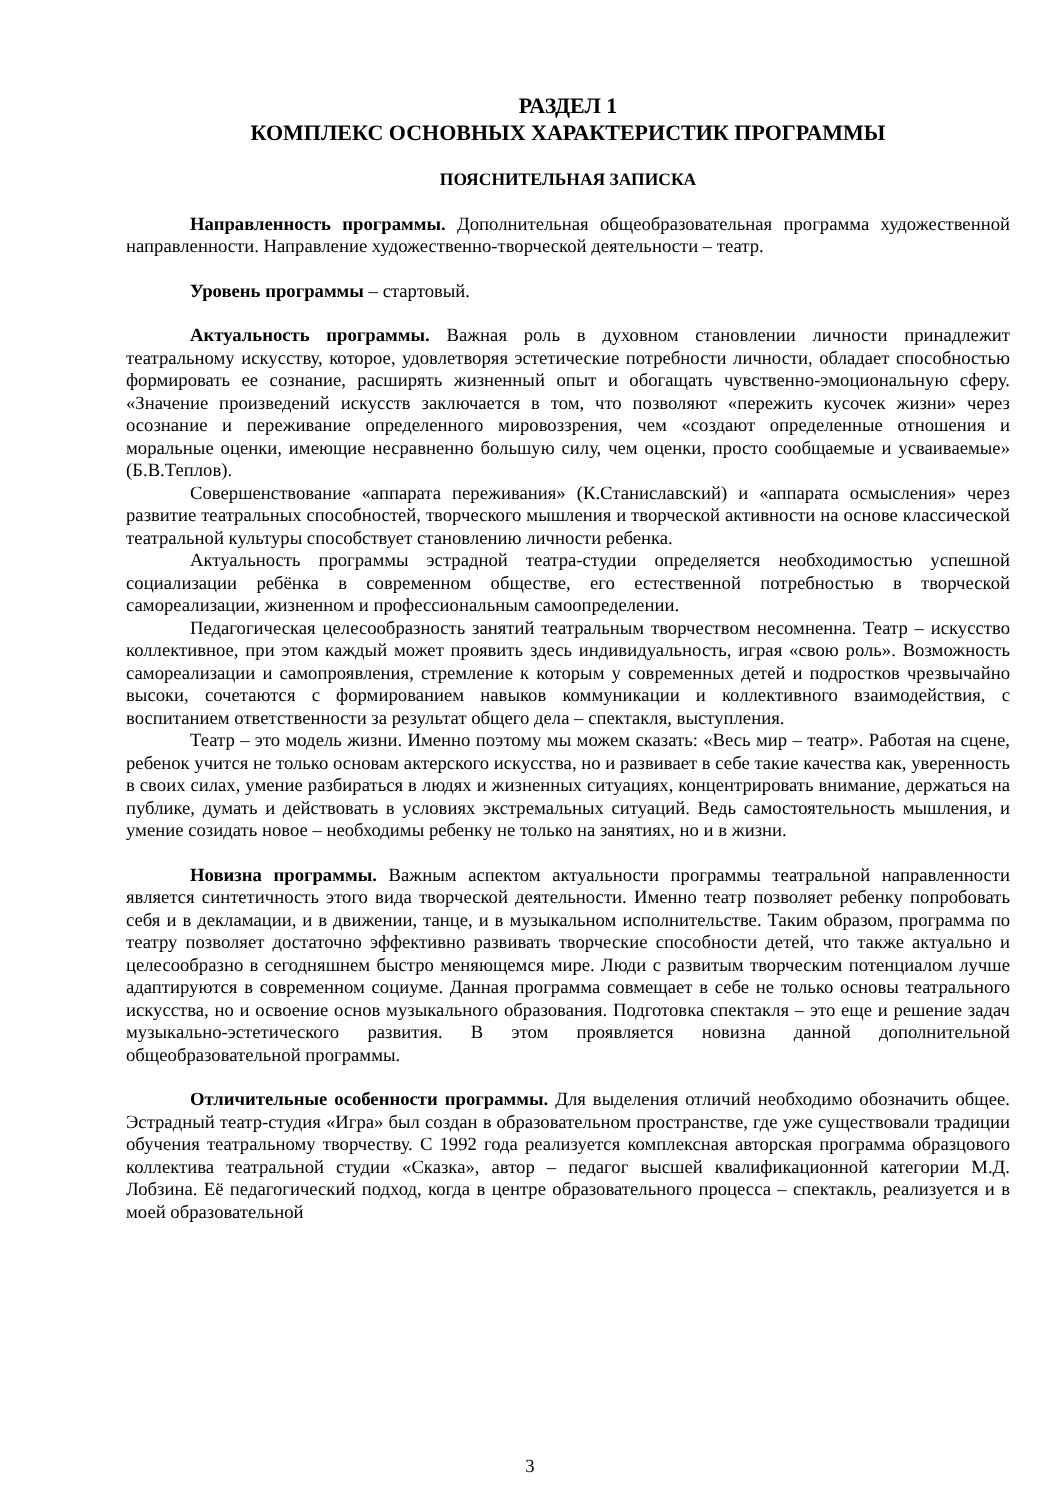РАЗДЕЛ 1
КОМПЛЕКС ОСНОВНЫХ ХАРАКТЕРИСТИК ПРОГРАММЫ
ПОЯСНИТЕЛЬНАЯ ЗАПИСКА
Направленность программы. Дополнительная общеобразовательная программа художественной направленности. Направление художественно-творческой деятельности – театр.
Уровень программы – стартовый.
Актуальность программы. Важная роль в духовном становлении личности принадлежит театральному искусству, которое, удовлетворяя эстетические потребности личности, обладает способностью формировать ее сознание, расширять жизненный опыт и обогащать чувственно-эмоциональную сферу. «Значение произведений искусств заключается в том, что позволяют «пережить кусочек жизни» через осознание и переживание определенного мировоззрения, чем «создают определенные отношения и моральные оценки, имеющие несравненно большую силу, чем оценки, просто сообщаемые и усваиваемые» (Б.В.Теплов).
Совершенствование «аппарата переживания» (К.Станиславский) и «аппарата осмысления» через развитие театральных способностей, творческого мышления и творческой активности на основе классической театральной культуры способствует становлению личности ребенка.
Актуальность программы эстрадной театра-студии определяется необходимостью успешной социализации ребёнка в современном обществе, его естественной потребностью в творческой самореализации, жизненном и профессиональным самоопределении.
Педагогическая целесообразность занятий театральным творчеством несомненна. Театр – искусство коллективное, при этом каждый может проявить здесь индивидуальность, играя «свою роль». Возможность самореализации и самопроявления, стремление к которым у современных детей и подростков чрезвычайно высоки, сочетаются с формированием навыков коммуникации и коллективного взаимодействия, с воспитанием ответственности за результат общего дела – спектакля, выступления.
Театр – это модель жизни. Именно поэтому мы можем сказать: «Весь мир – театр». Работая на сцене, ребенок учится не только основам актерского искусства, но и развивает в себе такие качества как, уверенность в своих силах, умение разбираться в людях и жизненных ситуациях, концентрировать внимание, держаться на публике, думать и действовать в условиях экстремальных ситуаций. Ведь самостоятельность мышления, и умение созидать новое – необходимы ребенку не только на занятиях, но и в жизни.
Новизна программы. Важным аспектом актуальности программы театральной направленности является синтетичность этого вида творческой деятельности. Именно театр позволяет ребенку попробовать себя и в декламации, и в движении, танце, и в музыкальном исполнительстве. Таким образом, программа по театру позволяет достаточно эффективно развивать творческие способности детей, что также актуально и целесообразно в сегодняшнем быстро меняющемся мире. Люди с развитым творческим потенциалом лучше адаптируются в современном социуме. Данная программа совмещает в себе не только основы театрального искусства, но и освоение основ музыкального образования. Подготовка спектакля – это еще и решение задач музыкально-эстетического развития. В этом проявляется новизна данной дополнительной общеобразовательной программы.
Отличительные особенности программы. Для выделения отличий необходимо обозначить общее. Эстрадный театр-студия «Игра» был создан в образовательном пространстве, где уже существовали традиции обучения театральному творчеству. С 1992 года реализуется комплексная авторская программа образцового коллектива театральной студии «Сказка», автор – педагог высшей квалификационной категории М.Д. Лобзина. Её педагогический подход, когда в центре образовательного процесса – спектакль, реализуется и в моей образовательной
3